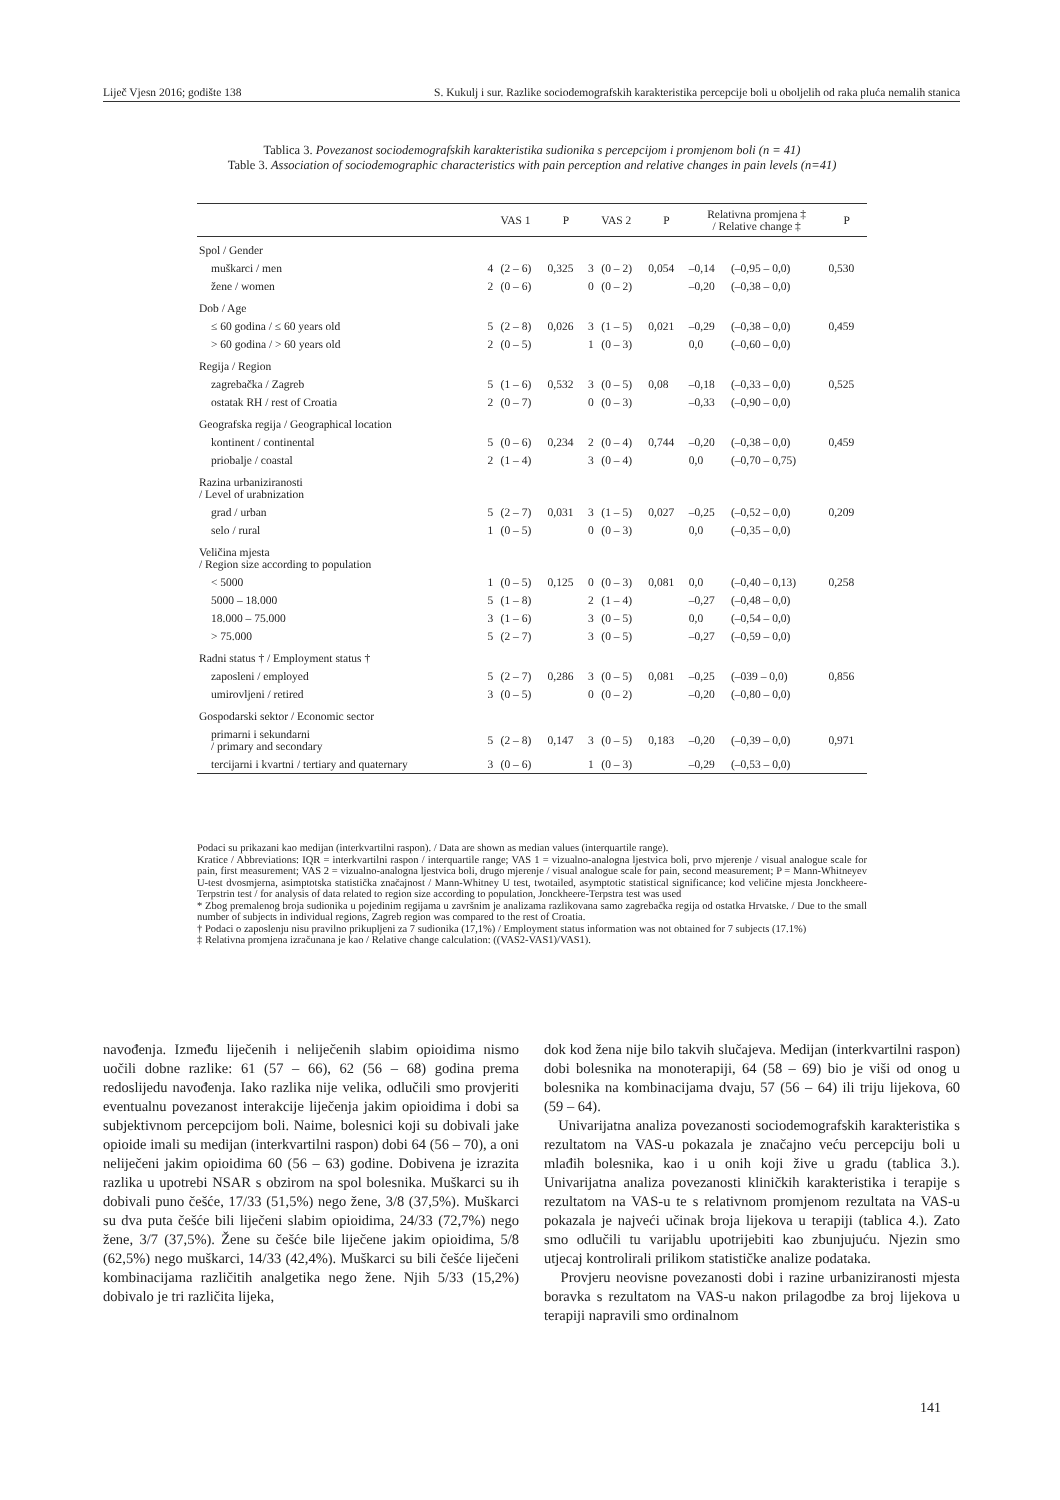Liječ Vjesn 2016; godište 138 S. Kukulj i sur. Razlike sociodemografskih karakteristika percepcije boli u oboljelih od raka pluća nemalih stanica
Tablica 3. Povezanost sociodemografskih karakteristika sudionika s percepcijom i promjenom boli (n = 41)
Table 3. Association of sociodemographic characteristics with pain perception and relative changes in pain levels (n=41)
| | VAS 1 | | P | VAS 2 | | P | Relativna promjena ‡ / Relative change ‡ | | P |
| --- | --- | --- | --- | --- | --- | --- | --- | --- | --- |
| Spol / Gender | | | | | | | | | |
| muškarci / men | 4 | (2 – 6) | 0,325 | 3 | (0 – 2) | 0,054 | –0,14 | (–0,95 – 0,0) | 0,530 |
| žene / women | 2 | (0 – 6) | | 0 | (0 – 2) | | –0,20 | (–0,38 – 0,0) | |
| Dob / Age | | | | | | | | | |
| ≤ 60 godina / ≤ 60 years old | 5 | (2 – 8) | 0,026 | 3 | (1 – 5) | 0,021 | –0,29 | (–0,38 – 0,0) | 0,459 |
| > 60 godina / > 60 years old | 2 | (0 – 5) | | 1 | (0 – 3) | | 0,0 | (–0,60 – 0,0) | |
| Regija / Region | | | | | | | | | |
| zagrebačka / Zagreb | 5 | (1 – 6) | 0,532 | 3 | (0 – 5) | 0,08 | –0,18 | (–0,33 – 0,0) | 0,525 |
| ostatak RH / rest of Croatia | 2 | (0 – 7) | | 0 | (0 – 3) | | –0,33 | (–0,90 – 0,0) | |
| Geografska regija / Geographical location | | | | | | | | | |
| kontinent / continental | 5 | (0 – 6) | 0,234 | 2 | (0 – 4) | 0,744 | –0,20 | (–0,38 – 0,0) | 0,459 |
| priobalje / coastal | 2 | (1 – 4) | | 3 | (0 – 4) | | 0,0 | (–0,70 – 0,75) | |
| Razina urbaniziranosti / Level of urabnization | | | | | | | | | |
| grad / urban | 5 | (2 – 7) | 0,031 | 3 | (1 – 5) | 0,027 | –0,25 | (–0,52 – 0,0) | 0,209 |
| selo / rural | 1 | (0 – 5) | | 0 | (0 – 3) | | 0,0 | (–0,35 – 0,0) | |
| Veličina mjesta / Region size according to population | | | | | | | | | |
| < 5000 | 1 | (0 – 5) | 0,125 | 0 | (0 – 3) | 0,081 | 0,0 | (–0,40 – 0,13) | 0,258 |
| 5000 – 18.000 | 5 | (1 – 8) | | 2 | (1 – 4) | | –0,27 | (–0,48 – 0,0) | |
| 18.000 – 75.000 | 3 | (1 – 6) | | 3 | (0 – 5) | | 0,0 | (–0,54 – 0,0) | |
| > 75.000 | 5 | (2 – 7) | | 3 | (0 – 5) | | –0,27 | (–0,59 – 0,0) | |
| Radni status † / Employment status † | | | | | | | | | |
| zaposleni / employed | 5 | (2 – 7) | 0,286 | 3 | (0 – 5) | 0,081 | –0,25 | (–039 – 0,0) | 0,856 |
| umirovljeni / retired | 3 | (0 – 5) | | 0 | (0 – 2) | | –0,20 | (–0,80 – 0,0) | |
| Gospodarski sektor / Economic sector | | | | | | | | | |
| primarni i sekundarni / primary and secondary | 5 | (2 – 8) | 0,147 | 3 | (0 – 5) | 0,183 | –0,20 | (–0,39 – 0,0) | 0,971 |
| tercijarni i kvartni / tertiary and quaternary | 3 | (0 – 6) | | 1 | (0 – 3) | | –0,29 | (–0,53 – 0,0) | |
Podaci su prikazani kao medijan (interkvartilni raspon). / Data are shown as median values (interquartile range).
Kratice / Abbreviations: IQR = interkvartilni raspon / interquartile range; VAS 1 = vizualno-analogna ljestvica boli, prvo mjerenje / visual analogue scale for pain, first measurement; VAS 2 = vizualno-analogna ljestvica boli, drugo mjerenje / visual analogue scale for pain, second measurement; P = Mann-Whitneyev U-test dvosmjerna, asimptotska statistička značajnost / Mann-Whitney U test, twotailed, asymptotic statistical significance; kod veličine mjesta Jonckheere-Terpstrin test / for analysis of data related to region size according to population, Jonckheere-Terpstra test was used
* Zbog premalenog broja sudionika u pojedinim regijama u završnim je analizama razlikovana samo zagrebačka regija od ostatka Hrvatske. / Due to the small number of subjects in individual regions, Zagreb region was compared to the rest of Croatia.
† Podaci o zaposlenju nisu pravilno prikupljeni za 7 sudionika (17,1%) / Employment status information was not obtained for 7 subjects (17.1%)
‡ Relativna promjena izračunana je kao / Relative change calculation: ((VAS2-VAS1)/VAS1).
navođenja. Između liječenih i neliječenih slabim opioidima nismo uočili dobne razlike: 61 (57 – 66), 62 (56 – 68) godina prema redoslijedu navođenja. Iako razlika nije velika, odlučili smo provjeriti eventualnu povezanost interakcije liječenja jakim opioidima i dobi sa subjektivnom percepcijom boli. Naime, bolesnici koji su dobivali jake opioide imali su medijan (interkvartilni raspon) dobi 64 (56 – 70), a oni neliječeni jakim opioidima 60 (56 – 63) godine. Dobivena je izrazita razlika u upotrebi NSAR s obzirom na spol bolesnika. Muškarci su ih dobivali puno češće, 17/33 (51,5%) nego žene, 3/8 (37,5%). Muškarci su dva puta češće bili liječeni slabim opioidima, 24/33 (72,7%) nego žene, 3/7 (37,5%). Žene su češće bile liječene jakim opioidima, 5/8 (62,5%) nego muškarci, 14/33 (42,4%). Muškarci su bili češće liječeni kombinacijama različitih analgetika nego žene. Njih 5/33 (15,2%) dobivalo je tri različita lijeka,
dok kod žena nije bilo takvih slučajeva. Medijan (interkvartilni raspon) dobi bolesnika na monoterapiji, 64 (58 – 69) bio je viši od onog u bolesnika na kombinacijama dvaju, 57 (56 – 64) ili triju lijekova, 60 (59 – 64).
Univarijatna analiza povezanosti sociodemografskih karakteristika s rezultatom na VAS-u pokazala je značajno veću percepciju boli u mlađih bolesnika, kao i u onih koji žive u gradu (tablica 3.). Univarijatna analiza povezanosti kliničkih karakteristika i terapije s rezultatom na VAS-u te s relativnom promjenom rezultata na VAS-u pokazala je najveći učinak broja lijekova u terapiji (tablica 4.). Zato smo odlučili tu varijablu upotrijebiti kao zbunjujuću. Njezin smo utjecaj kontrolirali prilikom statističke analize podataka.
Provjeru neovisne povezanosti dobi i razine urbaniziranosti mjesta boravka s rezultatom na VAS-u nakon prilagodbe za broj lijekova u terapiji napravili smo ordinalnom
141